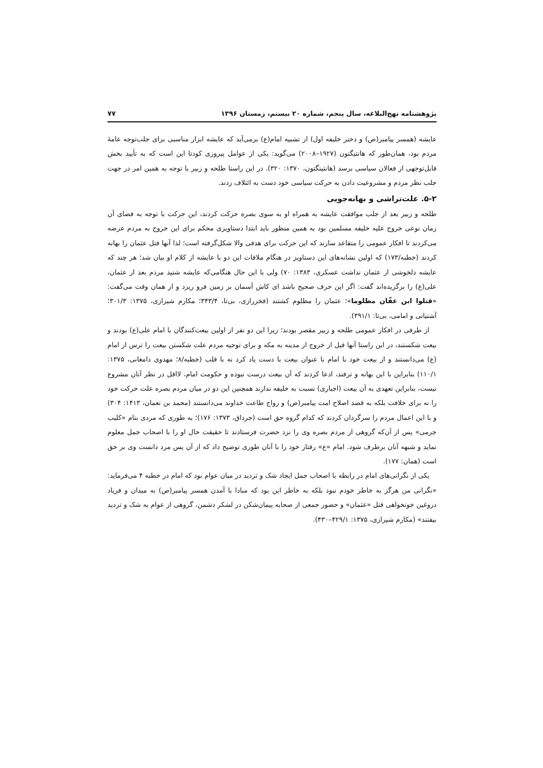پژوهشنامه نهج‌البلاغه، سال پنجم، شماره ۲۰ بیستم، زمستان ۱۳۹۶ ۷۷
عایشه (همسر پیامبر(ص) و دختر خلیفه اول) از تشبیه امام(ع) برمی‌آید که عایشه ابزار مناسبی برای جلب‌توجه عامهٔ مردم بود، همان‌طور که هانتیگتون (۱۹۲۷–۲۰۰۸) می‌گوید: یکی از عوامل پیروزی کودتا این است که به تأیید بخش قابل‌توجهی از فعالان سیاسی برسد (هانتینگتون، ۱۳۷۰: ۳۲۰). در این راستا طلحه و زبیر با توجه به همین امر در جهت جلب نظر مردم و مشروعیت دادن به حرکت سیاسی خود دست به ائتلاف زدند.
۵-۲. علت‌تراشی و بهانه‌جویی
طلحه و زبیر بعد از جلب موافقت عایشه به همراه او به سوی بصره حرکت کردند، این حرکت با توجه به فضای آن زمان نوعی خروج علیه خلیفه مسلمین بود به همین منظور باید ابتدا دستاویزی محکم برای این خروج به مردم عرضه می‌کردند تا افکار عمومی را متقاعد سازند که این حرکت برای هدفی والا شکل‌گرفته است؛ لذا آنها قتل عثمان را بهانه کردند (خطبه/۱۷۳) که اولین نشانه‌های این دستاویز در هنگام ملاقات این دو با عایشه از کلام او بیان شد؛ هر چند که عایشه دلخوشی از عثمان نداشت عسکری، ۱۳۸۳: ۷۰) ولی با این حال هنگامی‌که عایشه شنید مردم بعد از عثمان، علی(ع) را برگزیده‌اند گفت: اگر این حرف صحیح باشد ای کاش آسمان بر زمین فرو ریزد و از همان وقت می‌گفت: «قتلوا ابن عفّان مظلوما»؛ عثمان را مظلوم کشتند (فخررازی، بی‌تا، ۳۴۳/۴؛ مکارم شیرازی، ۱۳۷۵: ۳۰۱/۳؛ آشتیانی و امامی، بی‌تا: ۳۹۱/۱).
از طرفی در افکار عمومی طلحه و زبیر مقصر بودند؛ زیرا این دو نفر از اولین بیعت‌کنندگان با امام علی(ع) بودند و بیعت شکستند، در این راستا آنها قبل از خروج از مدینه به مکه و برای توجیه مردم علت شکستن بیعت را ترس از امام (ع) می‌دانستند و از بیعت خود با امام با عنوان بیعت با دست یاد کرد نه با قلب (خطبه/۸؛ مهدوی دامغانی، ۱۳۷۵: ۱۱۰/۱) بنابراین با این بهانه و ترفند، ادعا کردند که آن بیعت درست نبوده و حکومت امام، لااقل در نظر آنان مشروع نیست، بنابراین تعهدی به آن بیعت (اجباری) نسبت به خلیفه ندارند همچنین این دو در میان مردم بصره علت حرکت خود را نه برای خلافت بلکه به قصد اصلاح امت پیامبر(ص) و رواج طاعت خداوند می‌دانستند (محمد بن نعمان، ۱۴۱۳: ۳۰۴) و با این اعمال مردم را سرگردان کردند که کدام گروه حق است (جرداق، ۱۳۷۳: ۱۷۶)؛ به طوری که مردی بنام «کلیب جرمی» پس از آن‌که گروهی از مردم بصره وی را نزد حضرت فرستادند تا حقیقت حال او را با اصحاب جمل معلوم نماید و شبهه آنان برطرف شود. امام «ع» رفتار خود را با آنان طوری توضیح داد که از آن پس مرد دانست وی بر حق است (همان: ۱۷۷).
یکی از نگرانی‌های امام در رابطه با اصحاب جمل ایجاد شک و تردید در میان عوام بود که امام در خطبه ۴ می‌فرماید: «نگرانی من هرگز به خاطر خودم نبود بلکه به خاطر این بود که مبادا با آمدن همسر پیامبر(ص) به میدان و فریاد دروغین خونخواهی قتل «عثمان» و حضور جمعی از صحابه پیمان‌شکن در لشکر دشمن، گروهی از عوام به شک و تردید بیفتند» (مکارم شیرازی، ۱۳۷۵: ۴۲۹/۱–۴۳۰).